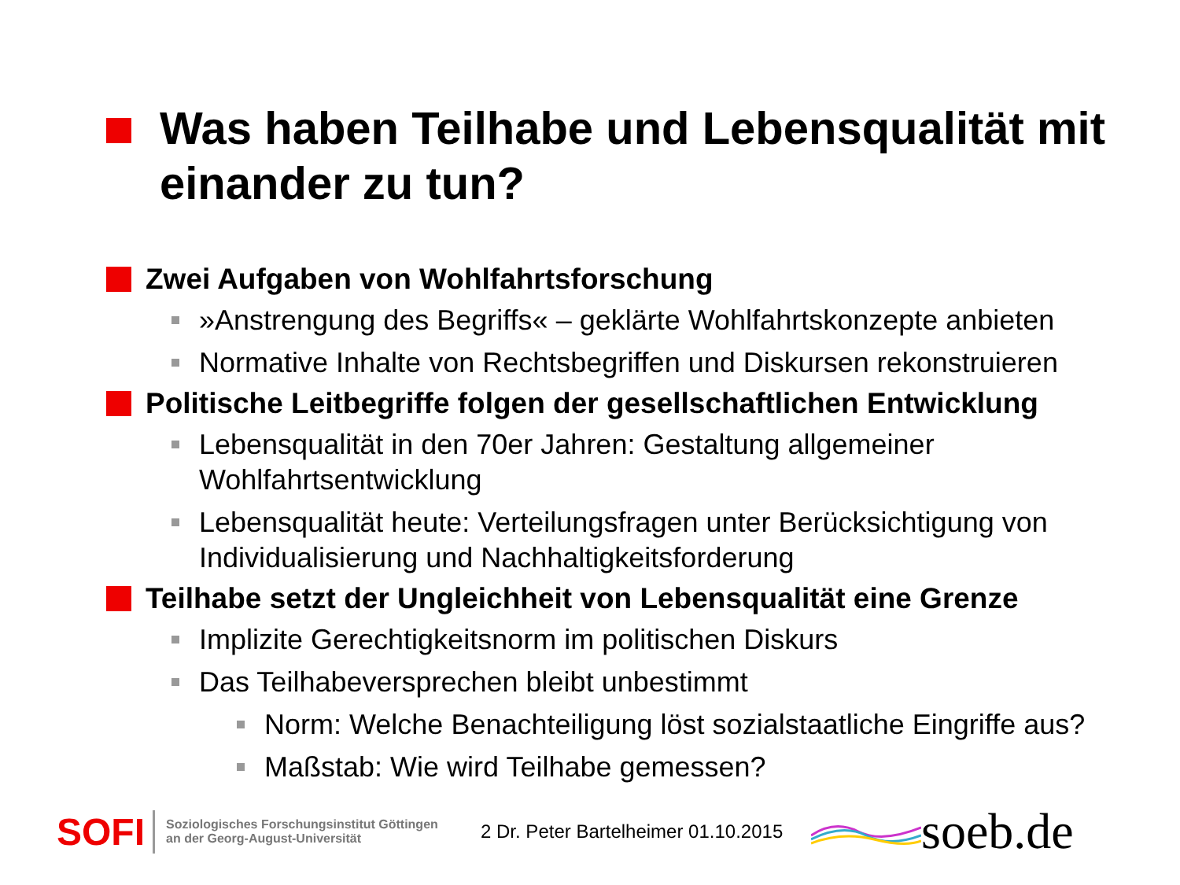Was haben Teilhabe und Lebensqualität mit einander zu tun?
Zwei Aufgaben von Wohlfahrtsforschung
»Anstrengung des Begriffs« – geklärte Wohlfahrtskonzepte anbieten
Normative Inhalte von Rechtsbegriffen und Diskursen rekonstruieren
Politische Leitbegriffe folgen der gesellschaftlichen Entwicklung
Lebensqualität in den 70er Jahren: Gestaltung allgemeiner Wohlfahrtsentwicklung
Lebensqualität heute: Verteilungsfragen unter Berücksichtigung von Individualisierung und Nachhaltigkeitsforderung
Teilhabe setzt der Ungleichheit von Lebensqualität eine Grenze
Implizite Gerechtigkeitsnorm im politischen Diskurs
Das Teilhabeversprechen bleibt unbestimmt
Norm: Welche Benachteiligung löst sozialstaatliche Eingriffe aus?
Maßstab: Wie wird Teilhabe gemessen?
SOFI
Soziologisches Forschungsinstitut Göttingen
an der Georg-August-Universität
2 Dr. Peter Bartelheimer 01.10.2015
soeb.de